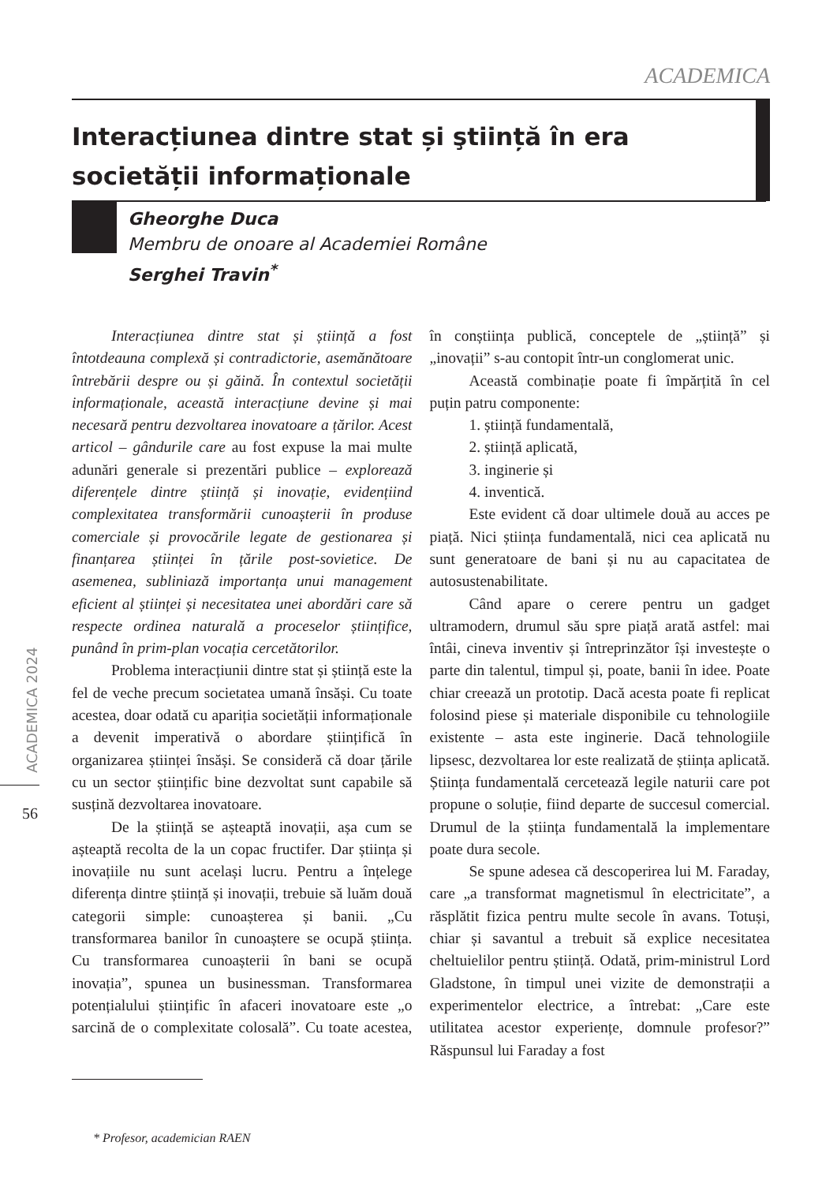ACADEMICA
Interacțiunea dintre stat și ştiință în era societății informaționale
Gheorghe Duca
Membru de onoare al Academiei Române
Serghei Travin<sup>*</sup>
ACADEMICA 2024
56
Interacțiunea dintre stat și știință a fost întotdeauna complexă și contradictorie, asemănătoare întrebării despre ou și găină. În contextul societății informaționale, această interacțiune devine și mai necesară pentru dezvoltarea inovatoare a țărilor. Acest articol – gândurile care au fost expuse la mai multe adunări generale si prezentări publice – explorează diferențele dintre știință și inovație, evidențiind complexitatea transformării cunoașterii în produse comerciale și provocările legate de gestionarea și finanțarea științei în țările post-sovietice. De asemenea, subliniază importanța unui management eficient al științei și necesitatea unei abordări care să respecte ordinea naturală a proceselor științifice, punând în prim-plan vocația cercetătorilor.
Problema interacțiunii dintre stat și știință este la fel de veche precum societatea umană însăși. Cu toate acestea, doar odată cu apariția societății informaționale a devenit imperativă o abordare științifică în organizarea științei însăși. Se consideră că doar țările cu un sector științific bine dezvoltat sunt capabile să susțină dezvoltarea inovatoare.
De la știință se așteaptă inovații, așa cum se așteaptă recolta de la un copac fructifer. Dar știința și inovațiile nu sunt același lucru. Pentru a înțelege diferența dintre știință și inovații, trebuie să luăm două categorii simple: cunoașterea și banii. „Cu transformarea banilor în cunoaștere se ocupă știința. Cu transformarea cunoașterii în bani se ocupă inovația”, spunea un businessman. Transformarea potențialului științific în afaceri inovatoare este „o sarcină de o complexitate colosală”. Cu toate acestea, în conștiința publică, conceptele de „știință” și „inovații” s-au contopit într-un conglomerat unic.
Această combinație poate fi împărțită în cel puțin patru componente:
1. știință fundamentală,
2. știință aplicată,
3. inginerie și
4. inventică.
Este evident că doar ultimele două au acces pe piață. Nici știința fundamentală, nici cea aplicată nu sunt generatoare de bani și nu au capacitatea de autosustenabilitate.
Când apare o cerere pentru un gadget ultramodern, drumul său spre piață arată astfel: mai întâi, cineva inventiv și întreprinzător își investește o parte din talentul, timpul și, poate, banii în idee. Poate chiar creează un prototip. Dacă acesta poate fi replicat folosind piese și materiale disponibile cu tehnologiile existente – asta este inginerie. Dacă tehnologiile lipsesc, dezvoltarea lor este realizată de știința aplicată. Știința fundamentală cercetează legile naturii care pot propune o soluție, fiind departe de succesul comercial. Drumul de la știința fundamentală la implementare poate dura secole.
Se spune adesea că descoperirea lui M. Faraday, care „a transformat magnetismul în electricitate”, a răsplătit fizica pentru multe secole în avans. Totuși, chiar și savantul a trebuit să explice necesitatea cheltuielilor pentru știință. Odată, prim-ministrul Lord Gladstone, în timpul unei vizite de demonstrații a experimentelor electrice, a întrebat: „Care este utilitatea acestor experiențe, domnule profesor?” Răspunsul lui Faraday a fost
* Profesor, academician RAEN